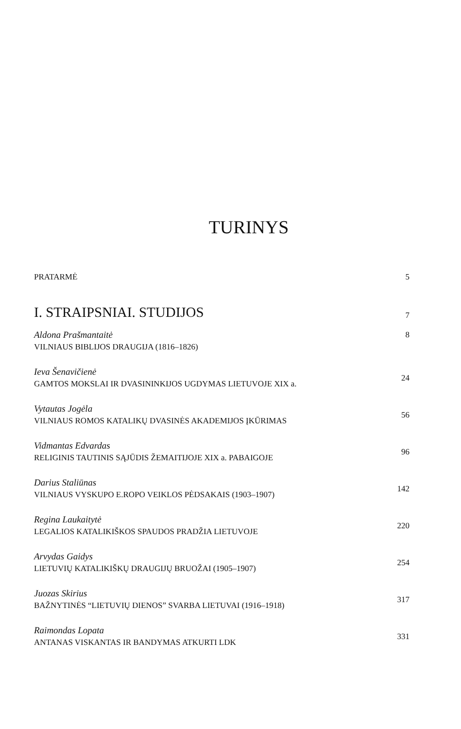TURINYS
PRATARMĖ 5
I. STRAIPSNIAI. STUDIJOS 7
Aldona Prašmantaitė
VILNIAUS BIBLIJOS DRAUGIJA (1816–1826)
8
Ieva Šenavičienė
GAMTOS MOKSLAI IR DVASININKIJOS UGDYMAS LIETUVOJE XIX a.
24
Vytautas Jogėla
VILNIAUS ROMOS KATALIKŲ DVASINĖS AKADEMIJOS ĮKŪRIMAS
56
Vidmantas Edvardas
RELIGINIS TAUTINIS SĄJŪDIS ŽEMAITIJOJE XIX a. PABAIGOJE
96
Darius Staliūnas
VILNIAUS VYSKUPO E.ROPO VEIKLOS PĖDSAKAIS (1903–1907)
142
Regina Laukaitytė
LEGALIOS KATALIKIŠKOS SPAUDOS PRADŽIA LIETUVOJE
220
Arvydas Gaidys
LIETUVIŲ KATALIKIŠKŲ DRAUGIJŲ BRUOŽAI (1905–1907)
254
Juozas Skirius
BAŽNYTINĖS “LIETUVIŲ DIENOS” SVARBA LIETUVAI (1916–1918)
317
Raimondas Lopata
ANTANAS VISKANTAS IR BANDYMAS ATKURTI LDK
331